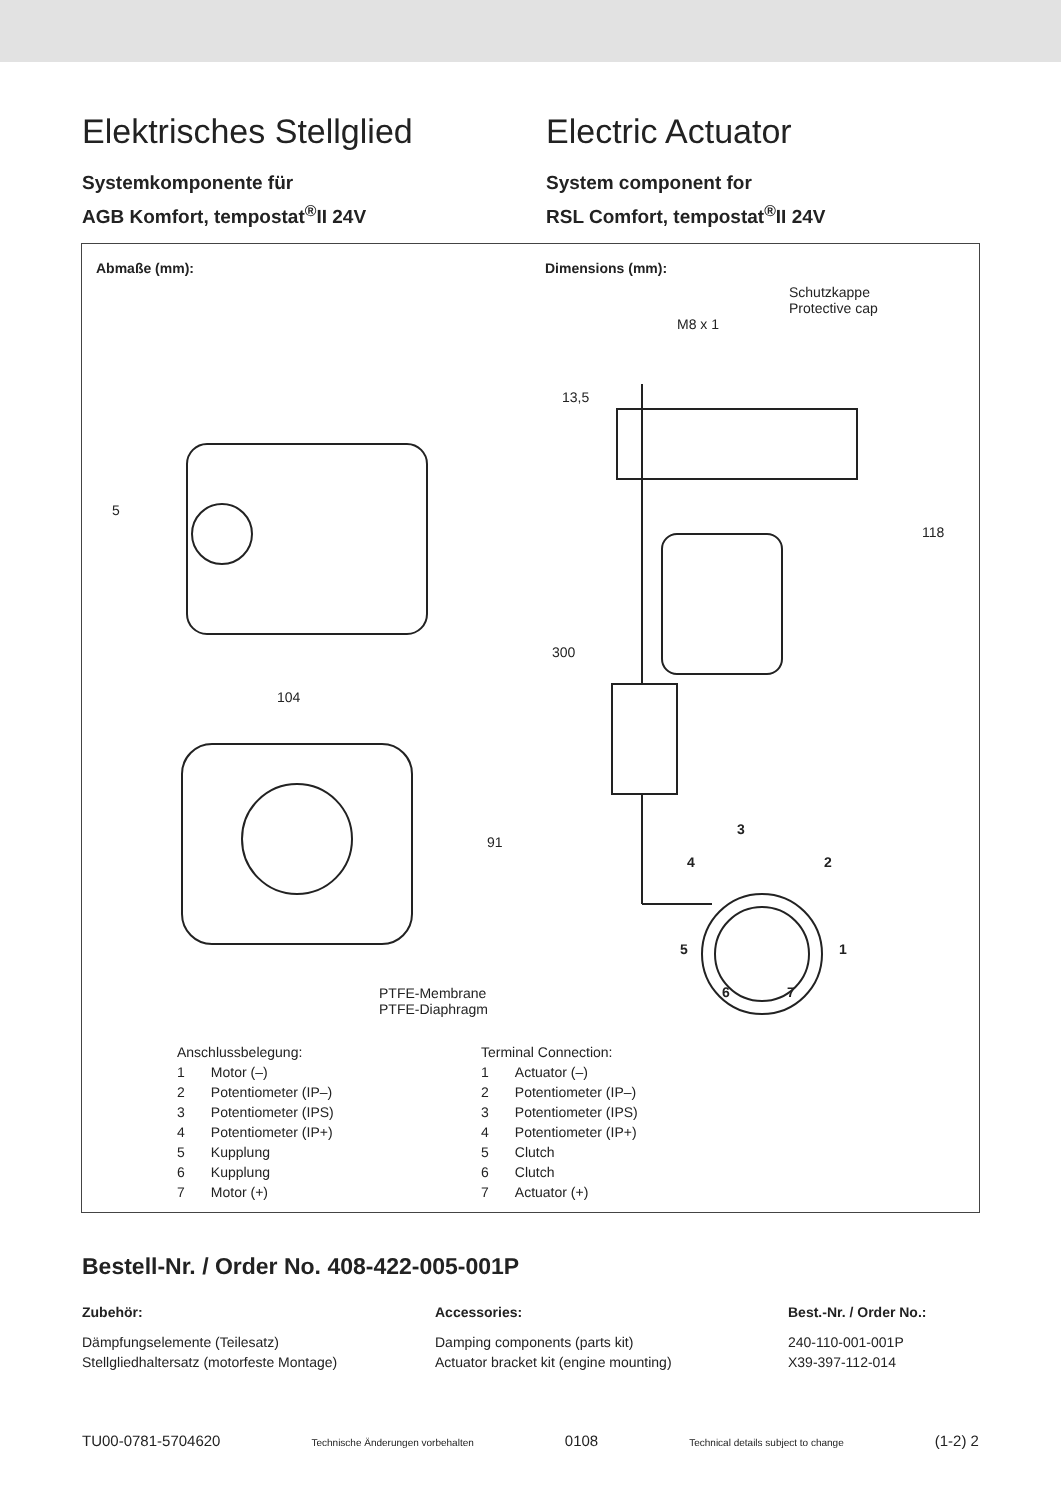Elektrisches Stellglied
Systemkomponente für
AGB Komfort, tempostat<sup>®</sup>II 24V
Electric Actuator
System component for
RSL Comfort, tempostat<sup>®</sup>II 24V
Abmaße (mm): Dimensions (mm):
Schutzkappe
Protective cap
M8 x 1
13,5
118
300
104
91
5
3
4 2
5 1
6 7
PTFE-Membrane
PTFE-Diaphragm
Anschlussbelegung:
| 1 | Motor (–) |
| 2 | Potentiometer (IP–) |
| 3 | Potentiometer (IPS) |
| 4 | Potentiometer (IP+) |
| 5 | Kupplung |
| 6 | Kupplung |
| 7 | Motor (+) |
Terminal Connection:
| 1 | Actuator (–) |
| 2 | Potentiometer (IP–) |
| 3 | Potentiometer (IPS) |
| 4 | Potentiometer (IP+) |
| 5 | Clutch |
| 6 | Clutch |
| 7 | Actuator (+) |
Bestell-Nr. / Order No. 408-422-005-001P
Zubehör:
Dämpfungselemente (Teilesatz)
Stellgliedhaltersatz (motorfeste Montage)
Accessories:
Damping components (parts kit)
Actuator bracket kit (engine mounting)
Best.-Nr. / Order No.:
240-110-001-001P
X39-397-112-014
TU00-0781-5704620 Technische Änderungen vorbehalten 0108 Technical details subject to change (1-2) 2